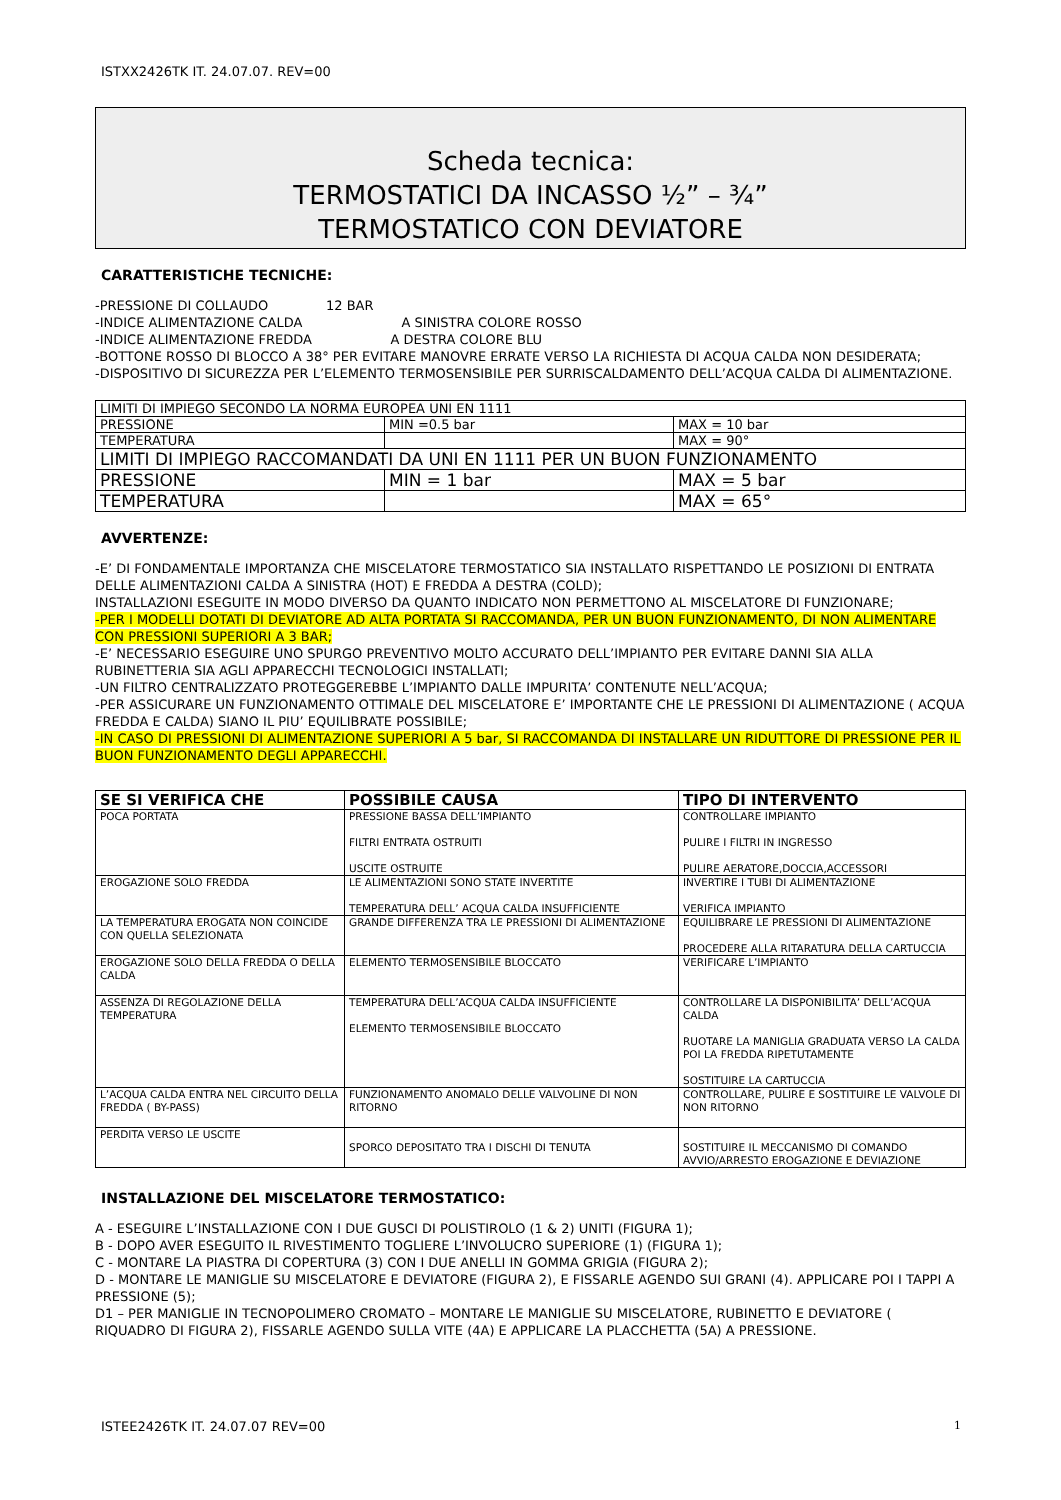ISTXX2426TK IT. 24.07.07. REV=00
Scheda tecnica:
TERMOSTATICI DA INCASSO ½” – ¾”
TERMOSTATICO CON DEVIATORE
CARATTERISTICHE TECNICHE:
-PRESSIONE DI COLLAUDO 12 BAR
-INDICE ALIMENTAZIONE CALDA A SINISTRA COLORE ROSSO
-INDICE ALIMENTAZIONE FREDDA A DESTRA COLORE BLU
-BOTTONE ROSSO DI BLOCCO A 38° PER EVITARE MANOVRE ERRATE VERSO LA RICHIESTA DI ACQUA CALDA NON DESIDERATA;
-DISPOSITIVO DI SICUREZZA PER L’ELEMENTO TERMOSENSIBILE PER SURRISCALDAMENTO DELL’ACQUA CALDA DI ALIMENTAZIONE.
| LIMITI DI IMPIEGO SECONDO LA NORMA EUROPEA UNI EN 1111 | | |
| PRESSIONE | MIN =0.5 bar | MAX = 10 bar |
| TEMPERATURA | | MAX = 90° |
| LIMITI DI IMPIEGO RACCOMANDATI DA UNI EN 1111 PER UN BUON FUNZIONAMENTO | | |
| PRESSIONE | MIN = 1 bar | MAX = 5 bar |
| TEMPERATURA | | MAX = 65° |
AVVERTENZE:
-E’ DI FONDAMENTALE IMPORTANZA CHE MISCELATORE TERMOSTATICO SIA INSTALLATO RISPETTANDO LE POSIZIONI DI ENTRATA DELLE ALIMENTAZIONI CALDA A SINISTRA (HOT) E FREDDA A DESTRA (COLD);
INSTALLAZIONI ESEGUITE IN MODO DIVERSO DA QUANTO INDICATO NON PERMETTONO AL MISCELATORE DI FUNZIONARE;
-PER I MODELLI DOTATI DI DEVIATORE AD ALTA PORTATA SI RACCOMANDA, PER UN BUON FUNZIONAMENTO, DI NON ALIMENTARE CON PRESSIONI SUPERIORI A 3 BAR;
-E’ NECESSARIO ESEGUIRE UNO SPURGO PREVENTIVO MOLTO ACCURATO DELL’IMPIANTO PER EVITARE DANNI SIA ALLA RUBINETTERIA SIA AGLI APPARECCHI TECNOLOGICI INSTALLATI;
-UN FILTRO CENTRALIZZATO PROTEGGEREBBE L’IMPIANTO DALLE IMPURITA’ CONTENUTE NELL’ACQUA;
-PER ASSICURARE UN FUNZIONAMENTO OTTIMALE DEL MISCELATORE E’ IMPORTANTE CHE LE PRESSIONI DI ALIMENTAZIONE ( ACQUA FREDDA E CALDA) SIANO IL PIU’ EQUILIBRATE POSSIBILE;
-IN CASO DI PRESSIONI DI ALIMENTAZIONE SUPERIORI A 5 bar, SI RACCOMANDA DI INSTALLARE UN RIDUTTORE DI PRESSIONE PER IL BUON FUNZIONAMENTO DEGLI APPARECCHI.
| SE SI VERIFICA CHE | POSSIBILE CAUSA | TIPO DI INTERVENTO |
| --- | --- | --- |
| POCA PORTATA | PRESSIONE BASSA DELL’IMPIANTO FILTRI ENTRATA OSTRUITI USCITE OSTRUITE | CONTROLLARE IMPIANTO PULIRE I FILTRI IN INGRESSO PULIRE AERATORE,DOCCIA,ACCESSORI |
| EROGAZIONE SOLO FREDDA | LE ALIMENTAZIONI SONO STATE INVERTITE TEMPERATURA DELL’ ACQUA CALDA INSUFFICIENTE | INVERTIRE I TUBI DI ALIMENTAZIONE VERIFICA IMPIANTO |
| LA TEMPERATURA EROGATA NON COINCIDE CON QUELLA SELEZIONATA | GRANDE DIFFERENZA TRA LE PRESSIONI DI ALIMENTAZIONE | EQUILIBRARE LE PRESSIONI DI ALIMENTAZIONE PROCEDERE ALLA RITARATURA DELLA CARTUCCIA |
| EROGAZIONE SOLO DELLA FREDDA O DELLA CALDA | ELEMENTO TERMOSENSIBILE BLOCCATO | VERIFICARE L’IMPIANTO |
| ASSENZA DI REGOLAZIONE DELLA TEMPERATURA | TEMPERATURA DELL’ACQUA CALDA INSUFFICIENTE ELEMENTO TERMOSENSIBILE BLOCCATO | CONTROLLARE LA DISPONIBILITA’ DELL’ACQUA CALDA RUOTARE LA MANIGLIA GRADUATA VERSO LA CALDA POI LA FREDDA RIPETUTAMENTE SOSTITUIRE LA CARTUCCIA |
| L’ACQUA CALDA ENTRA NEL CIRCUITO DELLA FREDDA ( BY-PASS) | FUNZIONAMENTO ANOMALO DELLE VALVOLINE DI NON RITORNO | CONTROLLARE, PULIRE E SOSTITUIRE LE VALVOLE DI NON RITORNO |
| PERDITA VERSO LE USCITE | SPORCO DEPOSITATO TRA I DISCHI DI TENUTA | SOSTITUIRE IL MECCANISMO DI COMANDO AVVIO/ARRESTO EROGAZIONE E DEVIAZIONE |
INSTALLAZIONE DEL MISCELATORE TERMOSTATICO:
A - ESEGUIRE L’INSTALLAZIONE CON I DUE GUSCI DI POLISTIROLO (1 & 2) UNITI (FIGURA 1);
B - DOPO AVER ESEGUITO IL RIVESTIMENTO TOGLIERE L’INVOLUCRO SUPERIORE (1) (FIGURA 1);
C - MONTARE LA PIASTRA DI COPERTURA (3) CON I DUE ANELLI IN GOMMA GRIGIA (FIGURA 2);
D - MONTARE LE MANIGLIE SU MISCELATORE E DEVIATORE (FIGURA 2), E FISSARLE AGENDO SUI GRANI (4). APPLICARE POI I TAPPI A PRESSIONE (5);
D1 – PER MANIGLIE IN TECNOPOLIMERO CROMATO – MONTARE LE MANIGLIE SU MISCELATORE, RUBINETTO E DEVIATORE ( RIQUADRO DI FIGURA 2), FISSARLE AGENDO SULLA VITE (4A) E APPLICARE LA PLACCHETTA (5A) A PRESSIONE.
ISTEE2426TK IT. 24.07.07 REV=00 1